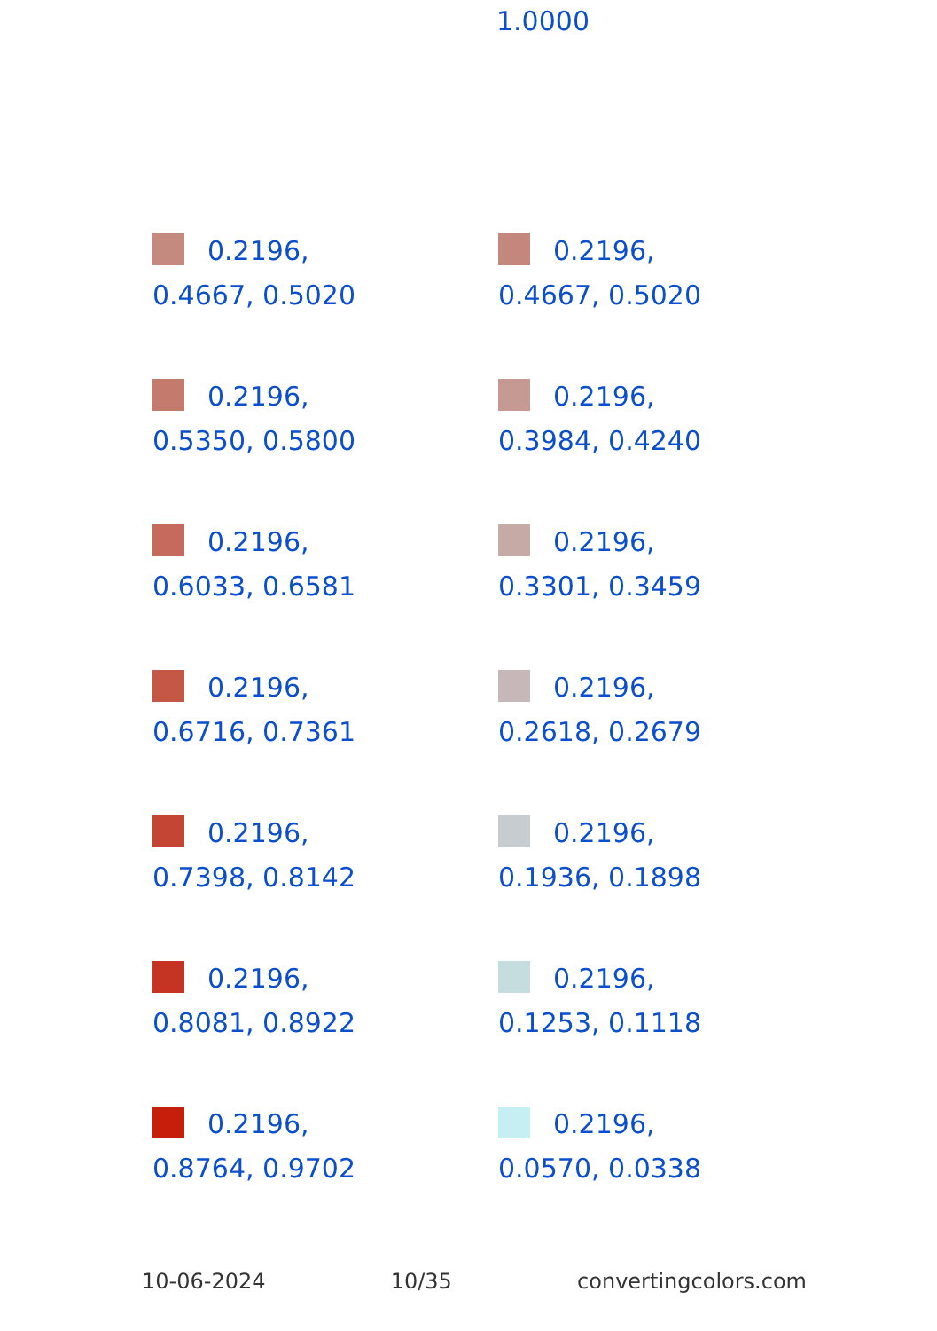1.0000
0.2196, 0.4667, 0.5020
0.2196, 0.4667, 0.5020
0.2196, 0.5350, 0.5800
0.2196, 0.3984, 0.4240
0.2196, 0.6033, 0.6581
0.2196, 0.3301, 0.3459
0.2196, 0.6716, 0.7361
0.2196, 0.2618, 0.2679
0.2196, 0.7398, 0.8142
0.2196, 0.1936, 0.1898
0.2196, 0.8081, 0.8922
0.2196, 0.1253, 0.1118
0.2196, 0.8764, 0.9702
0.2196, 0.0570, 0.0338
10-06-2024 10/35 convertingcolors.com